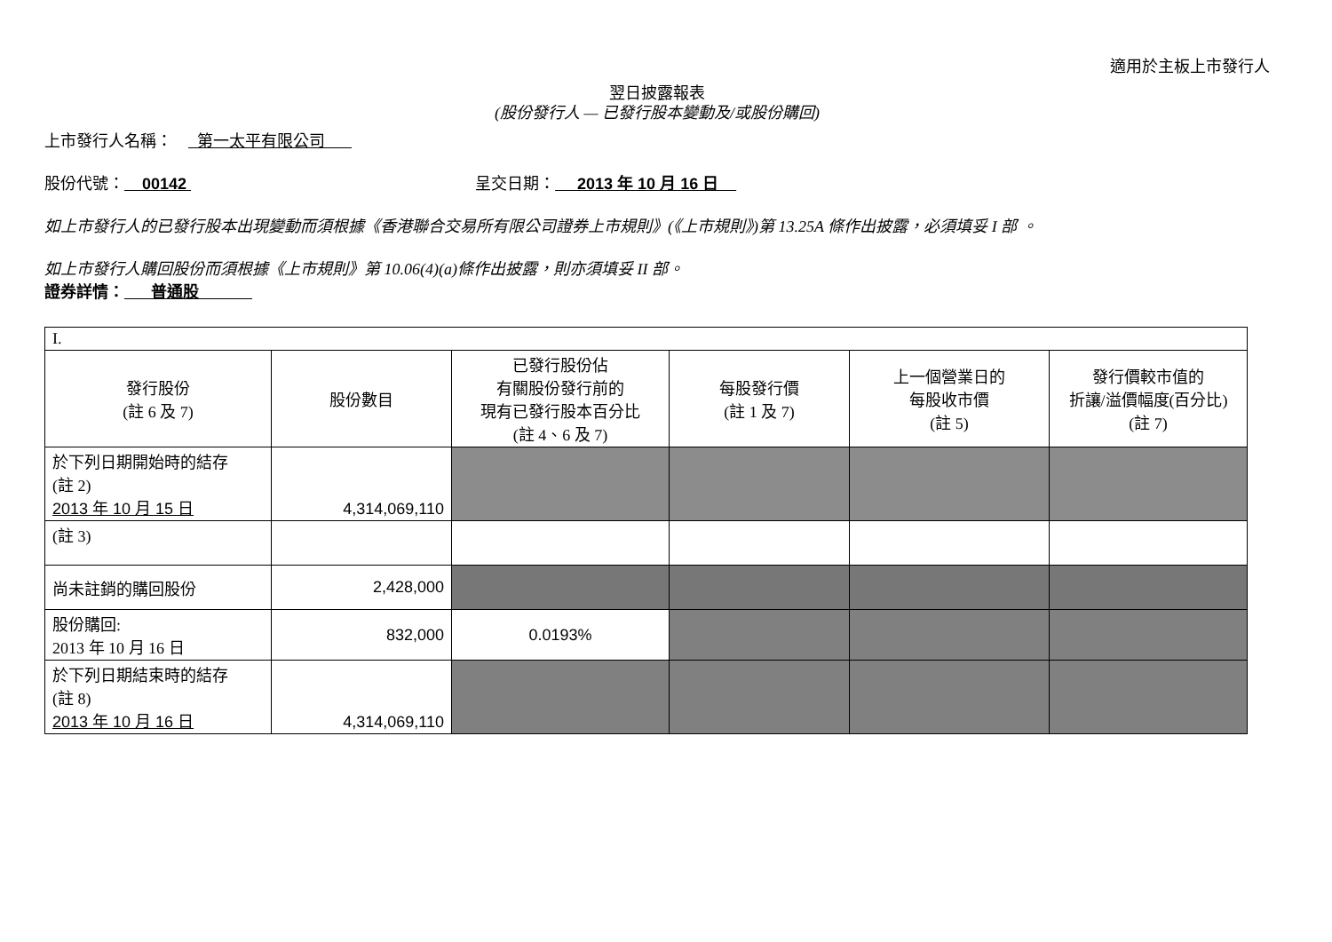適用於主板上市發行人
翌日披露報表
(股份發行人 — 已發行股本變動及/或股份購回)
上市發行人名稱： 第一太平有限公司
股份代號： 00142 呈交日期： 2013 年 10 月 16 日
如上市發行人的已發行股本出現變動而須根據《香港聯合交易所有限公司證券上市規則》(《上市規則》)第 13.25A 條作出披露，必須填妥 I 部 。
如上市發行人購回股份而須根據《上市規則》第 10.06(4)(a)條作出披露，則亦須填妥 II 部。
證券詳情： 普通股
| I. | | | | | |
| 發行股份 (註 6 及 7) | 股份數目 | 已發行股份佔 有關股份發行前的 現有已發行股本百分比 (註 4、6 及 7) | 每股發行價 (註 1 及 7) | 上一個營業日的 每股收市價 (註 5) | 發行價較市值的 折讓/溢價幅度(百分比) (註 7) |
| 於下列日期開始時的結存 (註 2) 2013 年 10 月 15 日 | 4,314,069,110 | | | | |
| (註 3) | | | | | |
| 尚未註銷的購回股份 | 2,428,000 | | | | |
| 股份購回: 2013 年 10 月 16 日 | 832,000 | 0.0193% | | | |
| 於下列日期結束時的結存 (註 8) 2013 年 10 月 16 日 | 4,314,069,110 | | | | |